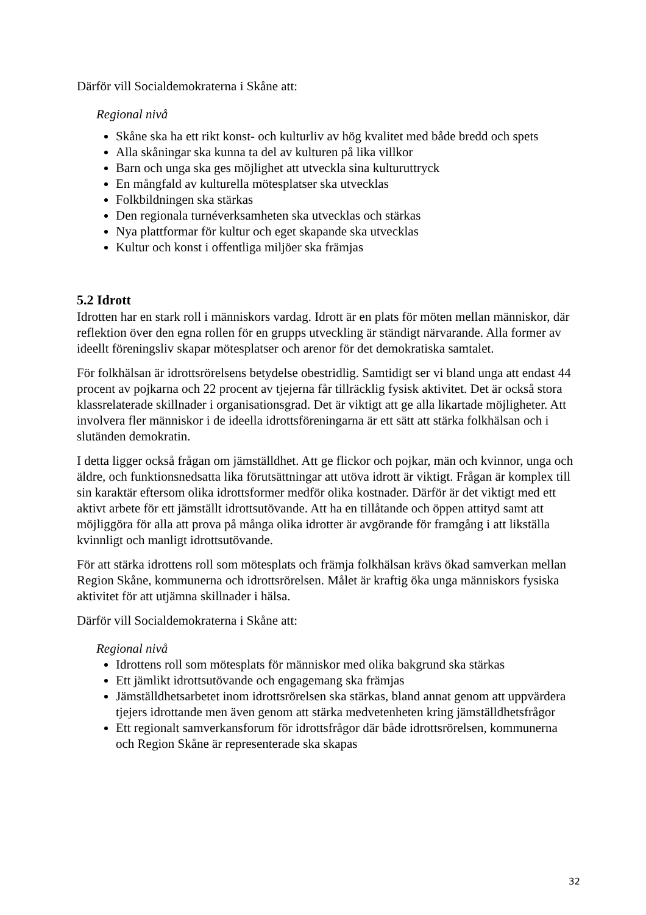Därför vill Socialdemokraterna i Skåne att:
Regional nivå
Skåne ska ha ett rikt konst- och kulturliv av hög kvalitet med både bredd och spets
Alla skåningar ska kunna ta del av kulturen på lika villkor
Barn och unga ska ges möjlighet att utveckla sina kulturuttryck
En mångfald av kulturella mötesplatser ska utvecklas
Folkbildningen ska stärkas
Den regionala turnéverksamheten ska utvecklas och stärkas
Nya plattformar för kultur och eget skapande ska utvecklas
Kultur och konst i offentliga miljöer ska främjas
5.2 Idrott
Idrotten har en stark roll i människors vardag. Idrott är en plats för möten mellan människor, där reflektion över den egna rollen för en grupps utveckling är ständigt närvarande. Alla former av ideellt föreningsliv skapar mötesplatser och arenor för det demokratiska samtalet.
För folkhälsan är idrottsrörelsens betydelse obestridlig. Samtidigt ser vi bland unga att endast 44 procent av pojkarna och 22 procent av tjejerna får tillräcklig fysisk aktivitet. Det är också stora klassrelaterade skillnader i organisationsgrad. Det är viktigt att ge alla likartade möjligheter. Att involvera fler människor i de ideella idrottsföreningarna är ett sätt att stärka folkhälsan och i slutänden demokratin.
I detta ligger också frågan om jämställdhet. Att ge flickor och pojkar, män och kvinnor, unga och äldre, och funktionsnedsatta lika förutsättningar att utöva idrott är viktigt. Frågan är komplex till sin karaktär eftersom olika idrottsformer medför olika kostnader. Därför är det viktigt med ett aktivt arbete för ett jämställt idrottsutövande. Att ha en tillåtande och öppen attityd samt att möjliggöra för alla att prova på många olika idrotter är avgörande för framgång i att likställa kvinnligt och manligt idrottsutövande.
För att stärka idrottens roll som mötesplats och främja folkhälsan krävs ökad samverkan mellan Region Skåne, kommunerna och idrottsrörelsen. Målet är kraftig öka unga människors fysiska aktivitet för att utjämna skillnader i hälsa.
Därför vill Socialdemokraterna i Skåne att:
Regional nivå
Idrottens roll som mötesplats för människor med olika bakgrund ska stärkas
Ett jämlikt idrottsutövande och engagemang ska främjas
Jämställdhetsarbetet inom idrottsrörelsen ska stärkas, bland annat genom att uppvärdera tjejers idrottande men även genom att stärka medvetenheten kring jämställdhetsfrågor
Ett regionalt samverkansforum för idrottsfrågor där både idrottsrörelsen, kommunerna och Region Skåne är representerade ska skapas
32